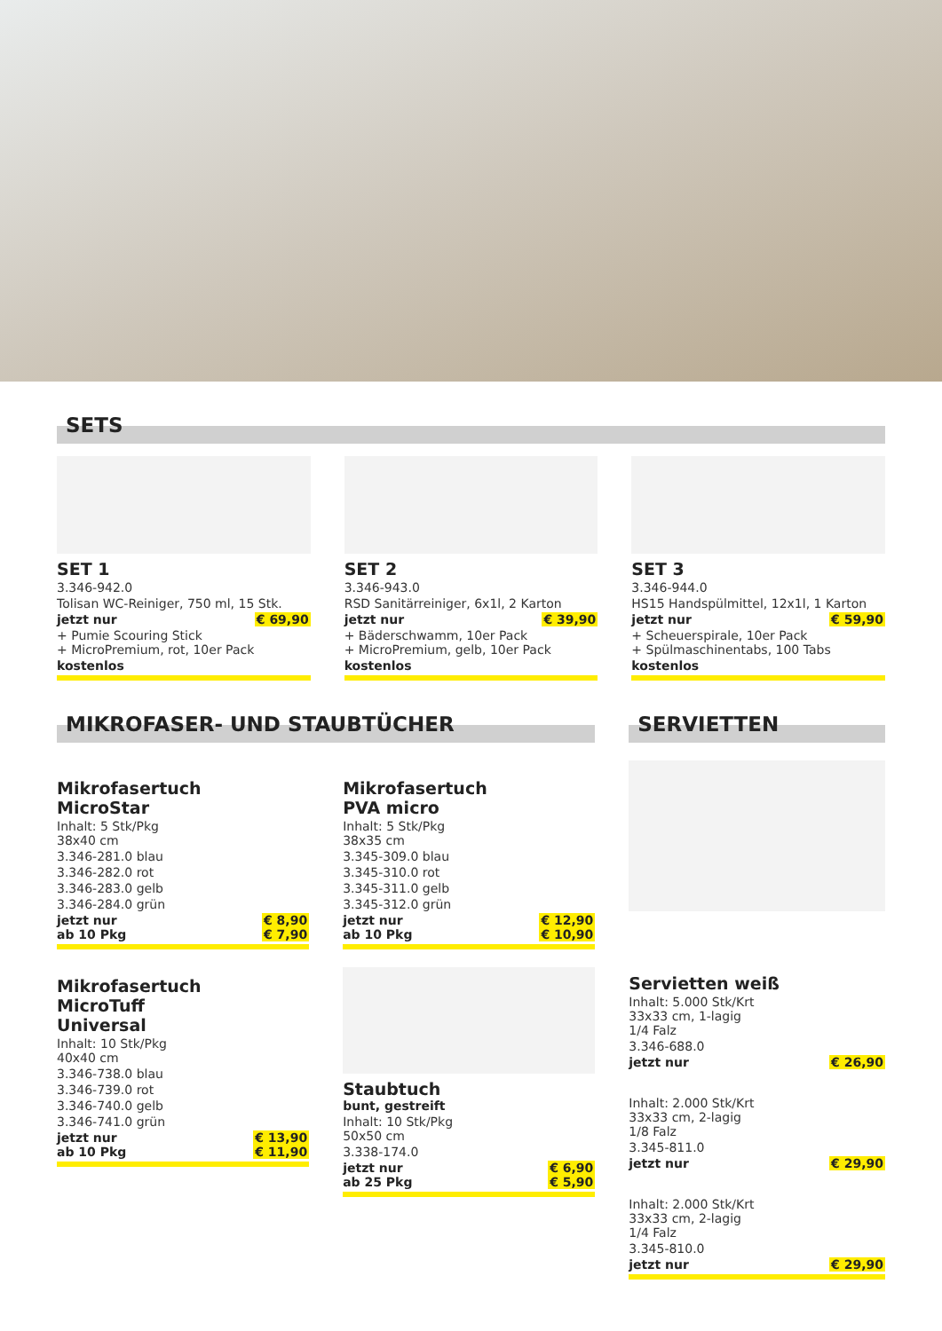SETS
SET 1
3.346-942.0
Tolisan WC-Reiniger, 750 ml, 15 Stk.
jetzt nur € 69,90
+ Pumie Scouring Stick
+ MicroPremium, rot, 10er Pack
kostenlos
SET 2
3.346-943.0
RSD Sanitärreiniger, 6x1l, 2 Karton
jetzt nur € 39,90
+ Bäderschwamm, 10er Pack
+ MicroPremium, gelb, 10er Pack
kostenlos
SET 3
3.346-944.0
HS15 Handspülmittel, 12x1l, 1 Karton
jetzt nur € 59,90
+ Scheuerspirale, 10er Pack
+ Spülmaschinentabs, 100 Tabs
kostenlos
MIKROFASER- UND STAUBTÜCHER
Mikrofasertuch
MicroStar
Inhalt: 5 Stk/Pkg
38x40 cm
3.346-281.0 blau
3.346-282.0 rot
3.346-283.0 gelb
3.346-284.0 grün
jetzt nur € 8,90
ab 10 Pkg € 7,90
Mikrofasertuch
MicroTuff
Universal
Inhalt: 10 Stk/Pkg
40x40 cm
3.346-738.0 blau
3.346-739.0 rot
3.346-740.0 gelb
3.346-741.0 grün
jetzt nur € 13,90
ab 10 Pkg € 11,90
Mikrofasertuch
PVA micro
Inhalt: 5 Stk/Pkg
38x35 cm
3.345-309.0 blau
3.345-310.0 rot
3.345-311.0 gelb
3.345-312.0 grün
jetzt nur € 12,90
ab 10 Pkg € 10,90
Staubtuch
bunt, gestreift
Inhalt: 10 Stk/Pkg
50x50 cm
3.338-174.0
jetzt nur € 6,90
ab 25 Pkg € 5,90
SERVIETTEN
Servietten weiß
Inhalt: 5.000 Stk/Krt
33x33 cm, 1-lagig
1/4 Falz
3.346-688.0
jetzt nur € 26,90
Inhalt: 2.000 Stk/Krt
33x33 cm, 2-lagig
1/8 Falz
3.345-811.0
jetzt nur € 29,90
Inhalt: 2.000 Stk/Krt
33x33 cm, 2-lagig
1/4 Falz
3.345-810.0
jetzt nur € 29,90